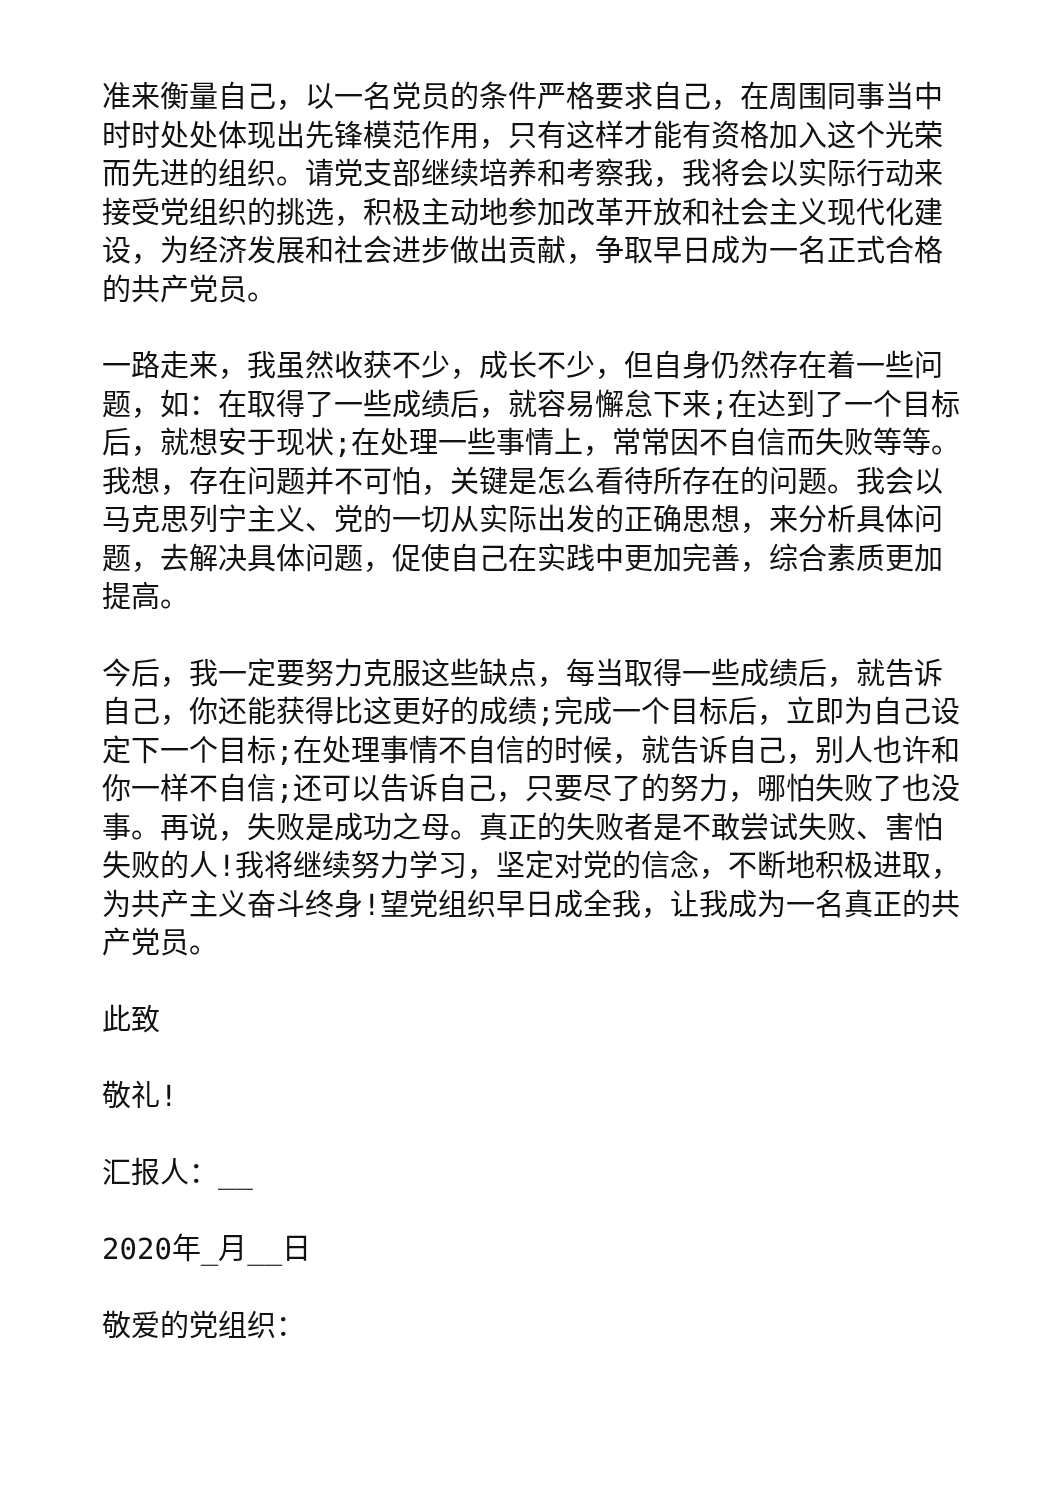准来衡量自己，以一名党员的条件严格要求自己，在周围同事当中时时处处体现出先锋模范作用，只有这样才能有资格加入这个光荣而先进的组织。请党支部继续培养和考察我，我将会以实际行动来接受党组织的挑选，积极主动地参加改革开放和社会主义现代化建设，为经济发展和社会进步做出贡献，争取早日成为一名正式合格的共产党员。
一路走来，我虽然收获不少，成长不少，但自身仍然存在着一些问题，如：在取得了一些成绩后，就容易懈怠下来;在达到了一个目标后，就想安于现状;在处理一些事情上，常常因不自信而失败等等。我想，存在问题并不可怕，关键是怎么看待所存在的问题。我会以马克思列宁主义、党的一切从实际出发的正确思想，来分析具体问题，去解决具体问题，促使自己在实践中更加完善，综合素质更加提高。
今后，我一定要努力克服这些缺点，每当取得一些成绩后，就告诉自己，你还能获得比这更好的成绩;完成一个目标后，立即为自己设定下一个目标;在处理事情不自信的时候，就告诉自己，别人也许和你一样不自信;还可以告诉自己，只要尽了的努力，哪怕失败了也没事。再说，失败是成功之母。真正的失败者是不敢尝试失败、害怕失败的人!我将继续努力学习，坚定对党的信念，不断地积极进取，为共产主义奋斗终身!望党组织早日成全我，让我成为一名真正的共产党员。
此致
敬礼!
汇报人：__
2020年_月__日
敬爱的党组织：